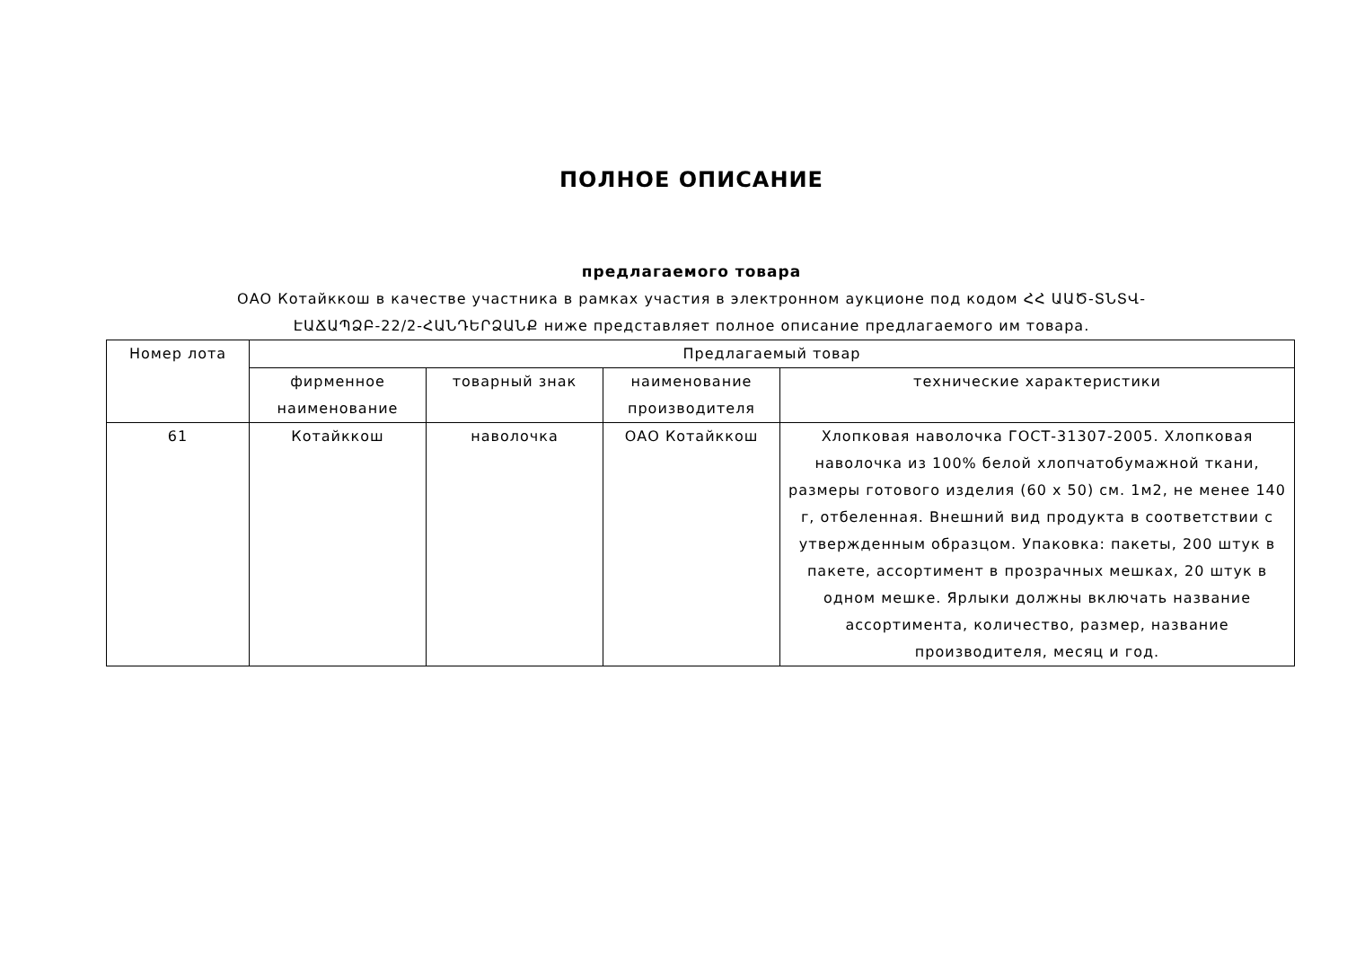ПОЛНОЕ ОПИСАНИЕ
предлагаемого товара
ОАО Котайккош в качестве участника в рамках участия в электронном аукционе под кодом ՀՀ ԱԱԾ-ՏՆՏՎ-ԷԱՃԱՊՁԲ-22/2-ՀԱՆԴԵՐՁԱՆՔ ниже представляет полное описание предлагаемого им товара.
| Номер лота | Предлагаемый товар | | | |
| --- | --- | --- | --- | --- |
| | фирменное наименование | товарный знак | наименование производителя | технические характеристики |
| 61 | Котайккош | наволочка | ОАО Котайккош | Хлопковая наволочка ГОСТ-31307-2005. Хлопковая наволочка из 100% белой хлопчатобумажной ткани, размеры готового изделия (60 x 50) см. 1м2, не менее 140 г, отбеленная. Внешний вид продукта в соответствии с утвержденным образцом. Упаковка: пакеты, 200 штук в пакете, ассортимент в прозрачных мешках, 20 штук в одном мешке. Ярлыки должны включать название ассортимента, количество, размер, название производителя, месяц и год. |